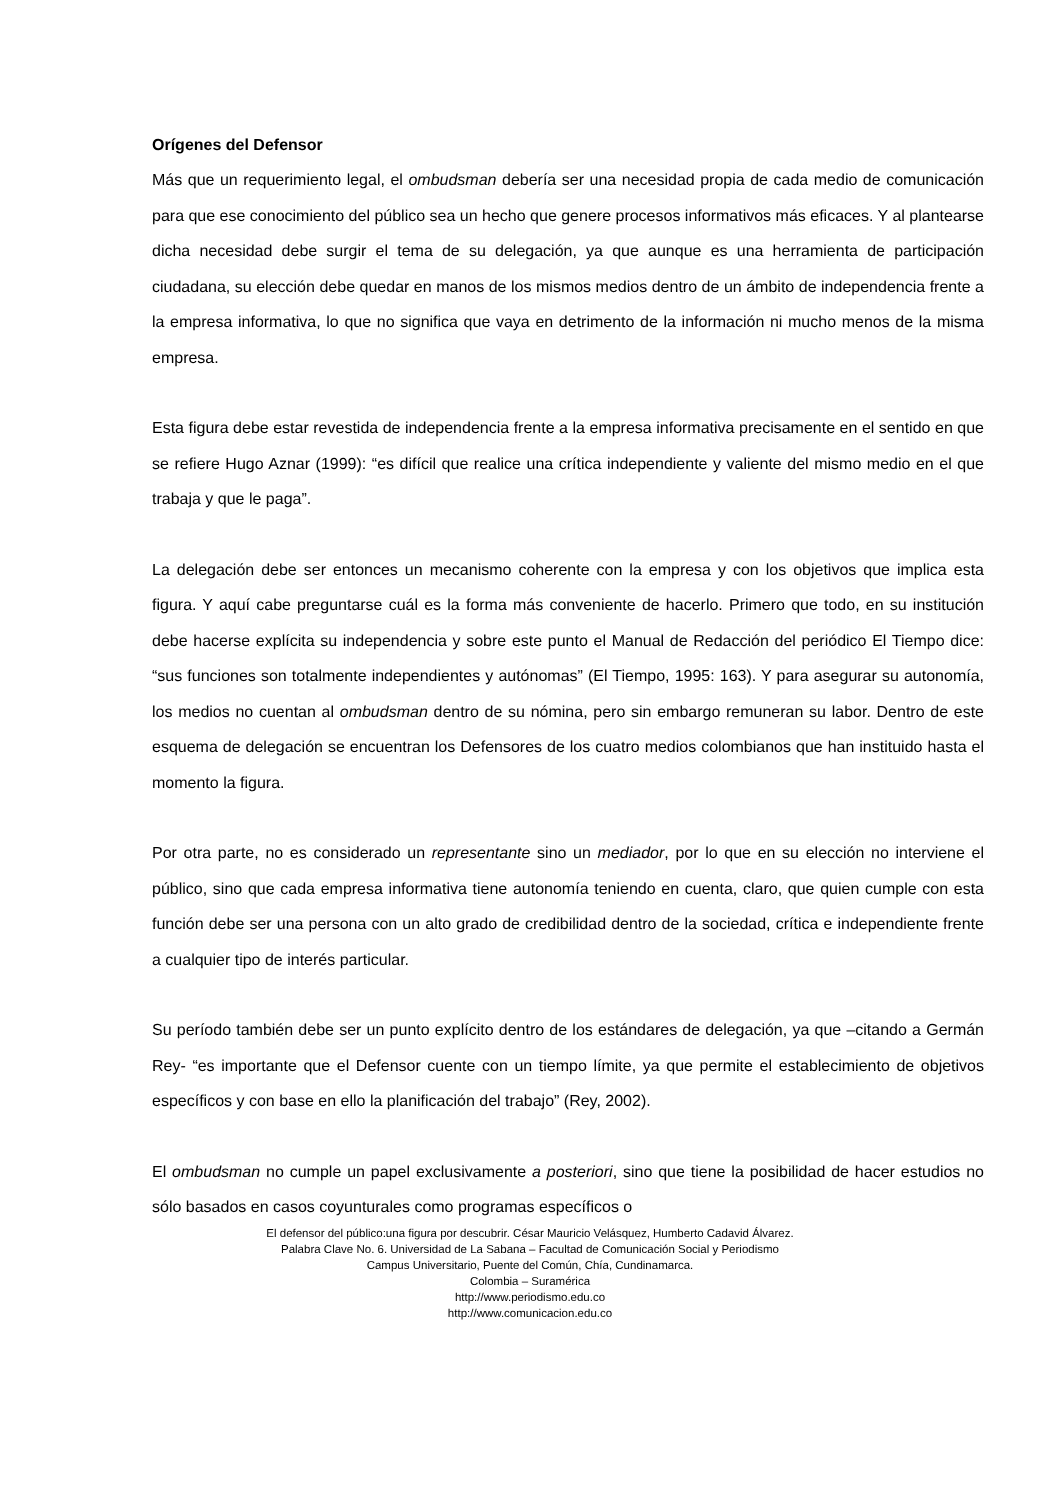Orígenes del Defensor
Más que un requerimiento legal, el ombudsman debería ser una necesidad propia de cada medio de comunicación para que ese conocimiento del público sea un hecho que genere procesos informativos más eficaces. Y al plantearse dicha necesidad debe surgir el tema de su delegación, ya que aunque es una herramienta de participación ciudadana, su elección debe quedar en manos de los mismos medios dentro de un ámbito de independencia frente a la empresa informativa, lo que no significa que vaya en detrimento de la información ni mucho menos de la misma empresa.
Esta figura debe estar revestida de independencia frente a la empresa informativa precisamente en el sentido en que se refiere Hugo Aznar (1999): “es difícil que realice una crítica independiente y valiente del mismo medio en el que trabaja y que le paga”.
La delegación debe ser entonces un mecanismo coherente con la empresa y con los objetivos que implica esta figura. Y aquí cabe preguntarse cuál es la forma más conveniente de hacerlo. Primero que todo, en su institución debe hacerse explícita su independencia y sobre este punto el Manual de Redacción del periódico El Tiempo dice: “sus funciones son totalmente independientes y autónomas” (El Tiempo, 1995: 163). Y para asegurar su autonomía, los medios no cuentan al ombudsman dentro de su nómina, pero sin embargo remuneran su labor. Dentro de este esquema de delegación se encuentran los Defensores de los cuatro medios colombianos que han instituido hasta el momento la figura.
Por otra parte, no es considerado un representante sino un mediador, por lo que en su elección no interviene el público, sino que cada empresa informativa tiene autonomía teniendo en cuenta, claro, que quien cumple con esta función debe ser una persona con un alto grado de credibilidad dentro de la sociedad, crítica e independiente frente a cualquier tipo de interés particular.
Su período también debe ser un punto explícito dentro de los estándares de delegación, ya que –citando a Germán Rey- “es importante que el Defensor cuente con un tiempo límite, ya que permite el establecimiento de objetivos específicos y con base en ello la planificación del trabajo” (Rey, 2002).
El ombudsman no cumple un papel exclusivamente a posteriori, sino que tiene la posibilidad de hacer estudios no sólo basados en casos coyunturales como programas específicos o
El defensor del público:una figura por descubrir. César Mauricio Velásquez, Humberto Cadavid Álvarez.
Palabra Clave No. 6. Universidad de La Sabana – Facultad de Comunicación Social y Periodismo
Campus Universitario, Puente del Común, Chía, Cundinamarca.
Colombia – Suramérica
http://www.periodismo.edu.co
http://www.comunicacion.edu.co